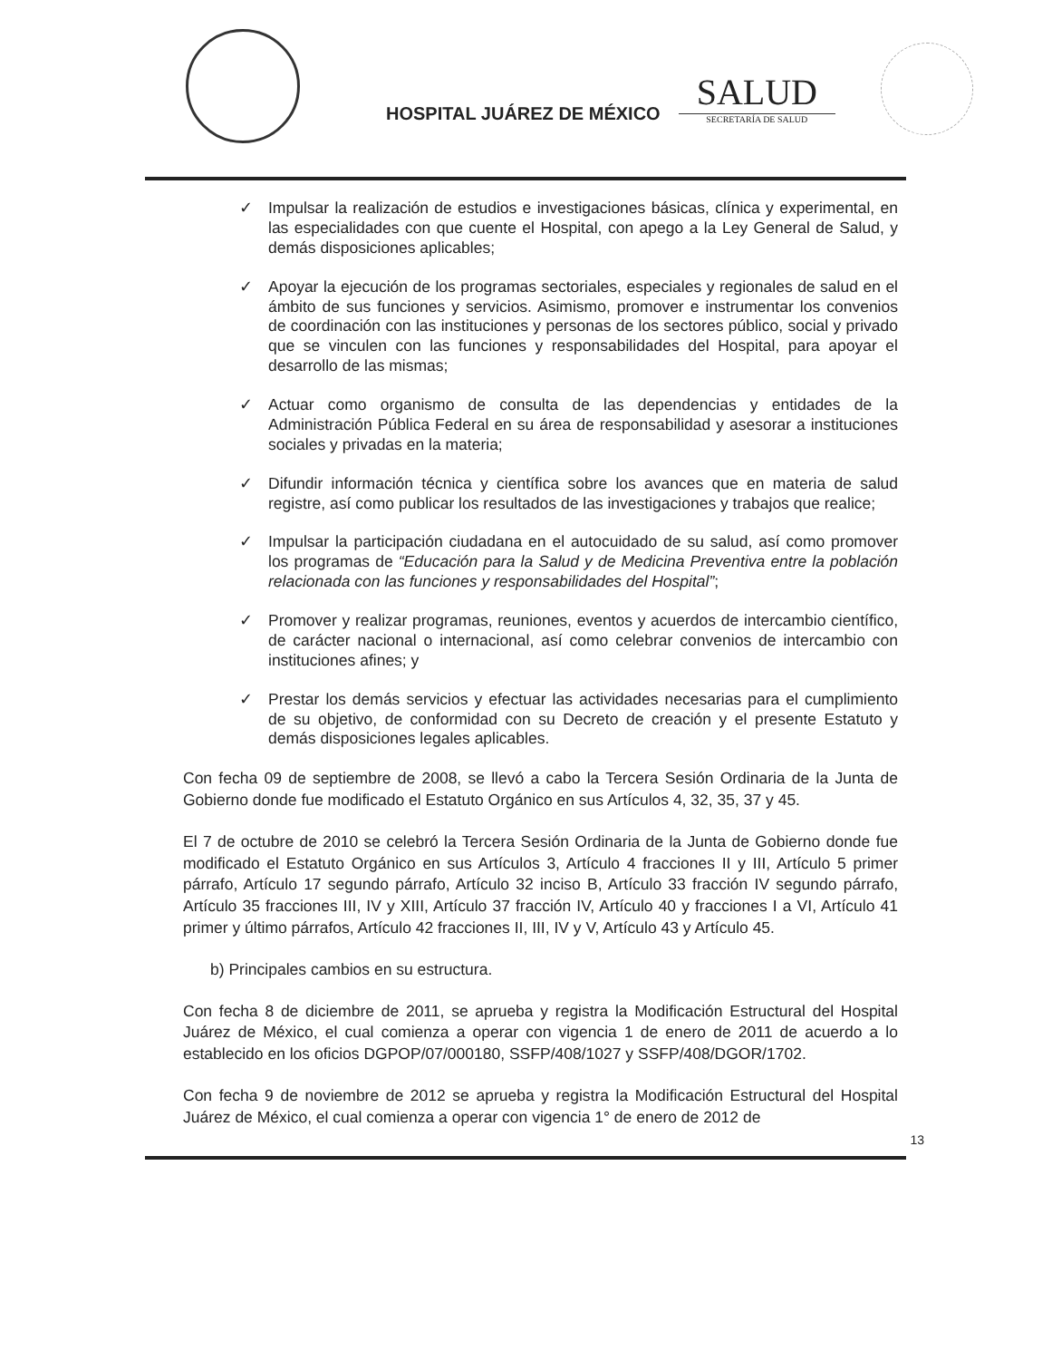HOSPITAL JUÁREZ DE MÉXICO
SALUD
SECRETARÍA DE SALUD
✓ Impulsar la realización de estudios e investigaciones básicas, clínica y experimental, en las especialidades con que cuente el Hospital, con apego a la Ley General de Salud, y demás disposiciones aplicables;
✓ Apoyar la ejecución de los programas sectoriales, especiales y regionales de salud en el ámbito de sus funciones y servicios. Asimismo, promover e instrumentar los convenios de coordinación con las instituciones y personas de los sectores público, social y privado que se vinculen con las funciones y responsabilidades del Hospital, para apoyar el desarrollo de las mismas;
✓ Actuar como organismo de consulta de las dependencias y entidades de la Administración Pública Federal en su área de responsabilidad y asesorar a instituciones sociales y privadas en la materia;
✓ Difundir información técnica y científica sobre los avances que en materia de salud registre, así como publicar los resultados de las investigaciones y trabajos que realice;
✓ Impulsar la participación ciudadana en el autocuidado de su salud, así como promover los programas de “Educación para la Salud y de Medicina Preventiva entre la población relacionada con las funciones y responsabilidades del Hospital”;
✓ Promover y realizar programas, reuniones, eventos y acuerdos de intercambio científico, de carácter nacional o internacional, así como celebrar convenios de intercambio con instituciones afines; y
✓ Prestar los demás servicios y efectuar las actividades necesarias para el cumplimiento de su objetivo, de conformidad con su Decreto de creación y el presente Estatuto y demás disposiciones legales aplicables.
Con fecha 09 de septiembre de 2008, se llevó a cabo la Tercera Sesión Ordinaria de la Junta de Gobierno donde fue modificado el Estatuto Orgánico en sus Artículos 4, 32, 35, 37 y 45.
El 7 de octubre de 2010 se celebró la Tercera Sesión Ordinaria de la Junta de Gobierno donde fue modificado el Estatuto Orgánico en sus Artículos 3, Artículo 4 fracciones II y III, Artículo 5 primer párrafo, Artículo 17 segundo párrafo, Artículo 32 inciso B, Artículo 33 fracción IV segundo párrafo, Artículo 35 fracciones III, IV y XIII, Artículo 37 fracción IV, Artículo 40 y fracciones I a VI, Artículo 41 primer y último párrafos, Artículo 42 fracciones II, III, IV y V, Artículo 43 y Artículo 45.
b) Principales cambios en su estructura.
Con fecha 8 de diciembre de 2011, se aprueba y registra la Modificación Estructural del Hospital Juárez de México, el cual comienza a operar con vigencia 1 de enero de 2011 de acuerdo a lo establecido en los oficios DGPOP/07/000180, SSFP/408/1027 y SSFP/408/DGOR/1702.
Con fecha 9 de noviembre de 2012 se aprueba y registra la Modificación Estructural del Hospital Juárez de México, el cual comienza a operar con vigencia 1° de enero de 2012 de
13